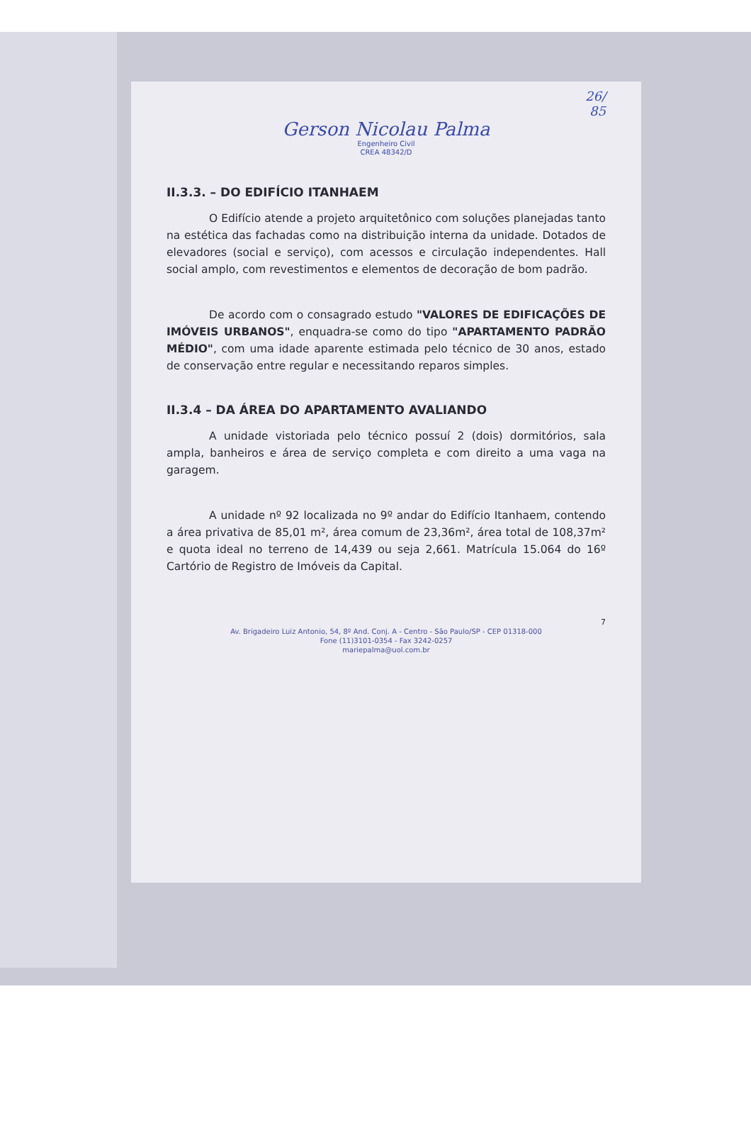26/
85
Gerson Nicolau Palma
Engenheiro Civil
CREA 48342/D
II.3.3. – DO EDIFÍCIO ITANHAEM
O Edifício atende a projeto arquitetônico com soluções planejadas tanto na estética das fachadas como na distribuição interna da unidade. Dotados de elevadores (social e serviço), com acessos e circulação independentes. Hall social amplo, com revestimentos e elementos de decoração de bom padrão.
De acordo com o consagrado estudo "VALORES DE EDIFICAÇÕES DE IMÓVEIS URBANOS", enquadra-se como do tipo "APARTAMENTO PADRÃO MÉDIO", com uma idade aparente estimada pelo técnico de 30 anos, estado de conservação entre regular e necessitando reparos simples.
II.3.4 – DA ÁREA DO APARTAMENTO AVALIANDO
A unidade vistoriada pelo técnico possuí 2 (dois) dormitórios, sala ampla, banheiros e área de serviço completa e com direito a uma vaga na garagem.
A unidade nº 92 localizada no 9º andar do Edifício Itanhaem, contendo a área privativa de 85,01 m², área comum de 23,36m², área total de 108,37m² e quota ideal no terreno de 14,439 ou seja 2,661. Matrícula 15.064 do 16º Cartório de Registro de Imóveis da Capital.
7
Av. Brigadeiro Luiz Antonio, 54, 8º And. Conj. A - Centro - São Paulo/SP - CEP 01318-000
Fone (11)3101-0354 - Fax 3242-0257
mariepalma@uol.com.br